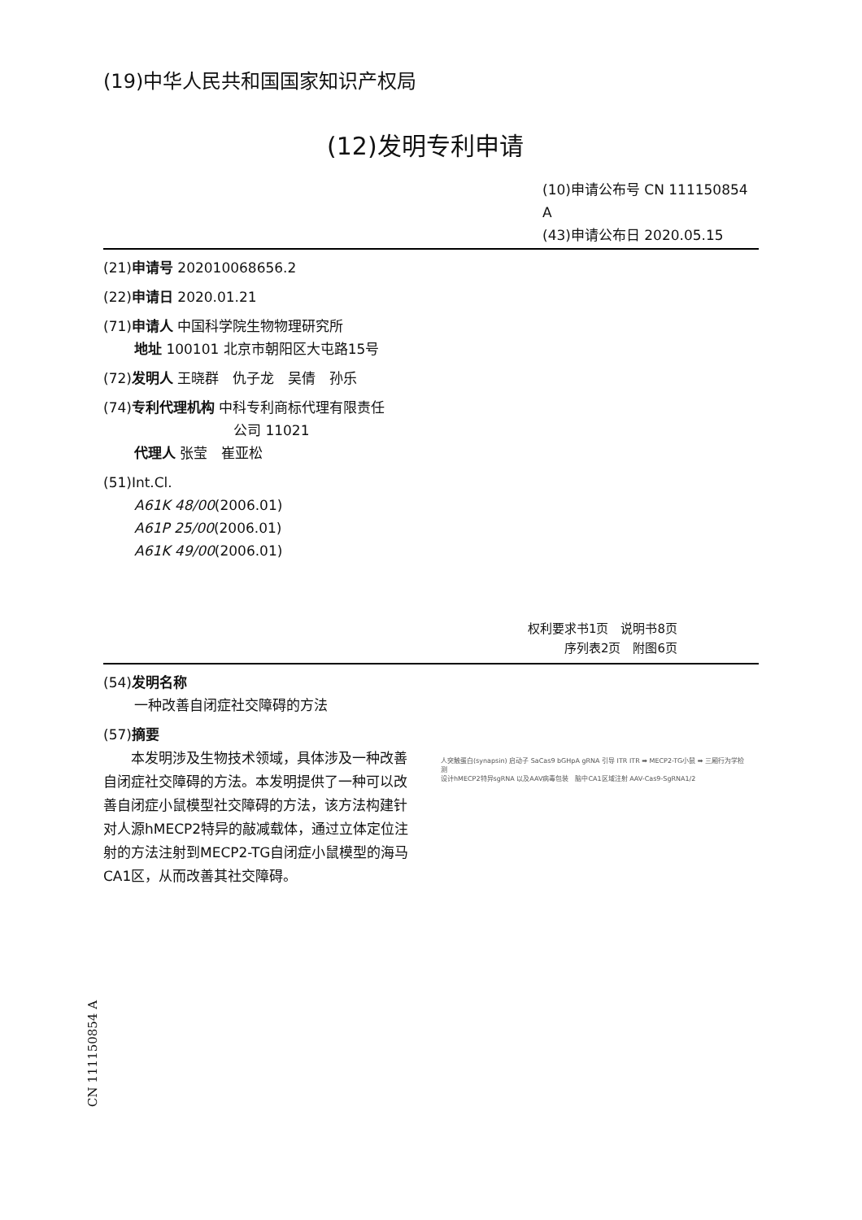(19)中华人民共和国国家知识产权局
(12)发明专利申请
(10)申请公布号 CN 111150854 A
(43)申请公布日 2020.05.15
(21)申请号 202010068656.2
(22)申请日 2020.01.21
(71)申请人 中国科学院生物物理研究所
地址 100101 北京市朝阳区大屯路15号
(72)发明人 王晓群　仇子龙　吴倩　孙乐
(74)专利代理机构 中科专利商标代理有限责任
公司 11021
代理人 张莹　崔亚松
(51)Int.Cl.
A61K 48/00(2006.01)
A61P 25/00(2006.01)
A61K 49/00(2006.01)
权利要求书1页　说明书8页
序列表2页　附图6页
(54)发明名称
一种改善自闭症社交障碍的方法
(57)摘要
　　本发明涉及生物技术领域，具体涉及一种改善自闭症社交障碍的方法。本发明提供了一种可以改善自闭症小鼠模型社交障碍的方法，该方法构建针对人源hMECP2特异的敲减载体，通过立体定位注射的方法注射到MECP2-TG自闭症小鼠模型的海马CA1区，从而改善其社交障碍。
人突触蛋白(synapsin) 启动子 SaCas9 bGHpA gRNA 引导 ITR ITR ➡ MECP2-TG小鼠 ➡ 三厢行为学检测
设计hMECP2特异sgRNA 以及AAV病毒包装　脑中CA1区域注射 AAV-Cas9-SgRNA1/2
CN 111150854 A